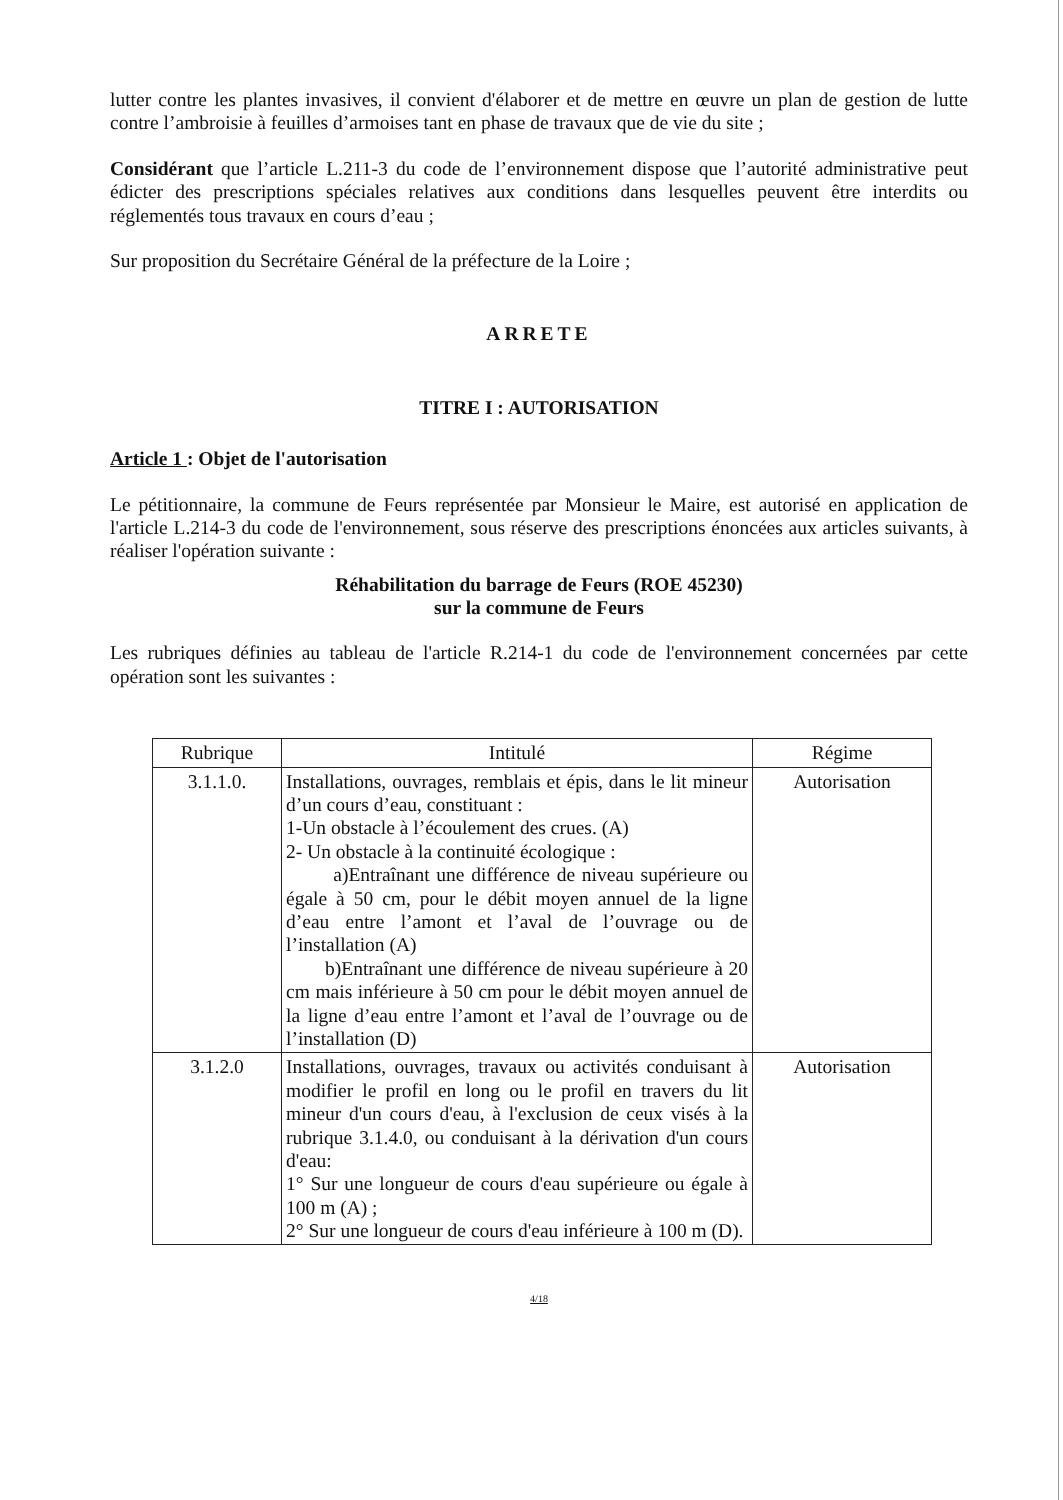lutter contre les plantes invasives, il convient d'élaborer et de mettre en œuvre un plan de gestion de lutte contre l’ambroisie à feuilles d’armoises tant en phase de travaux que de vie du site ;
Considérant que l’article L.211-3 du code de l’environnement dispose que l’autorité administrative peut édicter des prescriptions spéciales relatives aux conditions dans lesquelles peuvent être interdits ou réglementés tous travaux en cours d’eau ;
Sur proposition du Secrétaire Général de la préfecture de la Loire ;
ARRETE
TITRE I : AUTORISATION
Article 1 : Objet de l'autorisation
Le pétitionnaire, la commune de Feurs représentée par Monsieur le Maire, est autorisé en application de l'article L.214-3 du code de l'environnement, sous réserve des prescriptions énoncées aux articles suivants, à réaliser l'opération suivante :
Réhabilitation du barrage de Feurs (ROE 45230)
sur la commune de Feurs
Les rubriques définies au tableau de l'article R.214-1 du code de l'environnement concernées par cette opération sont les suivantes :
| Rubrique | Intitulé | Régime |
| --- | --- | --- |
| 3.1.1.0. | Installations, ouvrages, remblais et épis, dans le lit mineur d’un cours d’eau, constituant : 1-Un obstacle à l’écoulement des crues. (A) 2- Un obstacle à la continuité écologique : a)Entraînant une différence de niveau supérieure ou égale à 50 cm, pour le débit moyen annuel de la ligne d’eau entre l’amont et l’aval de l’ouvrage ou de l’installation (A) b)Entraînant une différence de niveau supérieure à 20 cm mais inférieure à 50 cm pour le débit moyen annuel de la ligne d’eau entre l’amont et l’aval de l’ouvrage ou de l’installation (D) | Autorisation |
| 3.1.2.0 | Installations, ouvrages, travaux ou activités conduisant à modifier le profil en long ou le profil en travers du lit mineur d'un cours d'eau, à l'exclusion de ceux visés à la rubrique 3.1.4.0, ou conduisant à la dérivation d'un cours d'eau: 1° Sur une longueur de cours d'eau supérieure ou égale à 100 m (A) ; 2° Sur une longueur de cours d'eau inférieure à 100 m (D). | Autorisation |
4/18